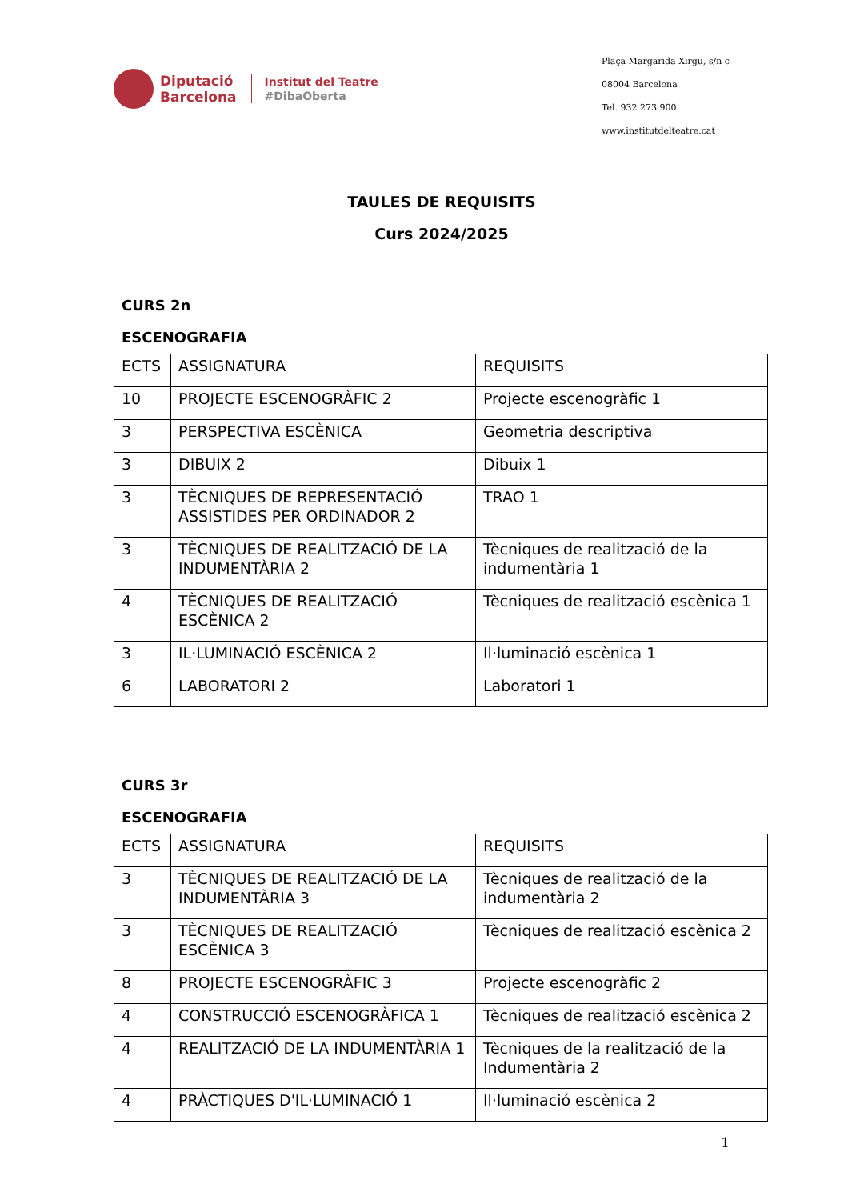Diputació
Barcelona
Institut del Teatre
#DibaOberta
Plaça Margarida Xirgu, s/n c
08004 Barcelona
Tel. 932 273 900
www.institutdelteatre.cat
TAULES DE REQUISITS
Curs 2024/2025
CURS 2n
ESCENOGRAFIA
| ECTS | ASSIGNATURA | REQUISITS |
| 10 | PROJECTE ESCENOGRÀFIC 2 | Projecte escenogràfic 1 |
| 3 | PERSPECTIVA ESCÈNICA | Geometria descriptiva |
| 3 | DIBUIX 2 | Dibuix 1 |
| 3 | TÈCNIQUES DE REPRESENTACIÓ ASSISTIDES PER ORDINADOR 2 | TRAO 1 |
| 3 | TÈCNIQUES DE REALITZACIÓ DE LA INDUMENTÀRIA 2 | Tècniques de realització de la indumentària 1 |
| 4 | TÈCNIQUES DE REALITZACIÓ ESCÈNICA 2 | Tècniques de realització escènica 1 |
| 3 | IL·LUMINACIÓ ESCÈNICA 2 | Il·luminació escènica 1 |
| 6 | LABORATORI 2 | Laboratori 1 |
CURS 3r
ESCENOGRAFIA
| ECTS | ASSIGNATURA | REQUISITS |
| 3 | TÈCNIQUES DE REALITZACIÓ DE LA INDUMENTÀRIA 3 | Tècniques de realització de la indumentària 2 |
| 3 | TÈCNIQUES DE REALITZACIÓ ESCÈNICA 3 | Tècniques de realització escènica 2 |
| 8 | PROJECTE ESCENOGRÀFIC 3 | Projecte escenogràfic 2 |
| 4 | CONSTRUCCIÓ ESCENOGRÀFICA 1 | Tècniques de realització escènica 2 |
| 4 | REALITZACIÓ DE LA INDUMENTÀRIA 1 | Tècniques de la realització de la Indumentària 2 |
| 4 | PRÀCTIQUES D'IL·LUMINACIÓ 1 | Il·luminació escènica 2 |
1